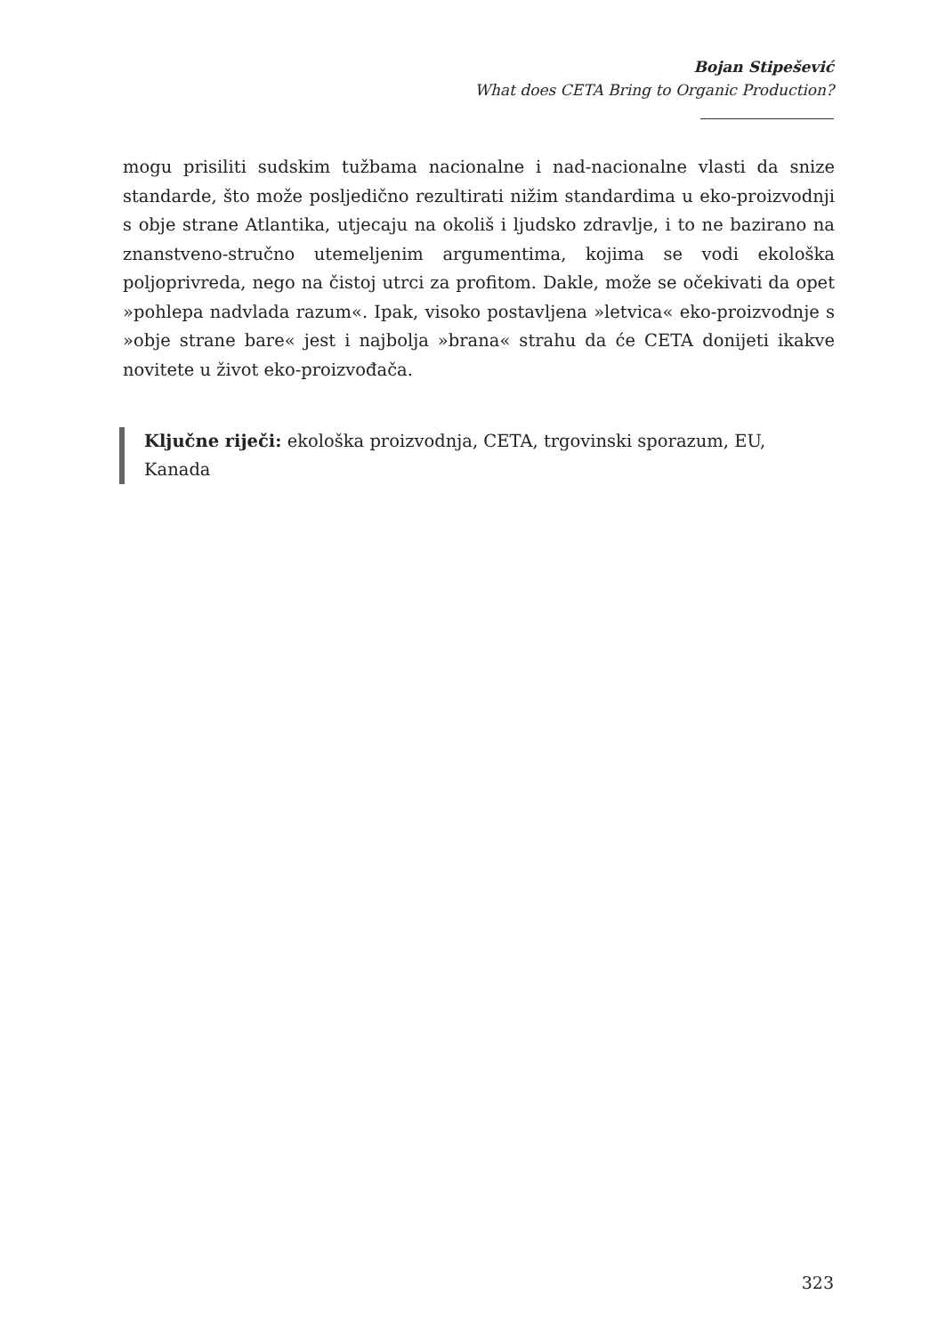Bojan Stipešević
What does CETA Bring to Organic Production?
mogu prisiliti sudskim tužbama nacionalne i nad-nacionalne vlasti da snize standarde, što može posljedično rezultirati nižim standardima u eko-proizvodnji s obje strane Atlantika, utjecaju na okoliš i ljudsko zdravlje, i to ne bazirano na znanstveno-stručno utemeljenim argumentima, kojima se vodi ekološka poljoprivreda, nego na čistoj utrci za profitom. Dakle, može se očekivati da opet »pohlepa nadvlada razum«. Ipak, visoko postavljena »letvica« eko-proizvodnje s »obje strane bare« jest i najbolja »brana« strahu da će CETA donijeti ikakve novitete u život eko-proizvođača.
Ključne riječi: ekološka proizvodnja, CETA, trgovinski sporazum, EU, Kanada
323